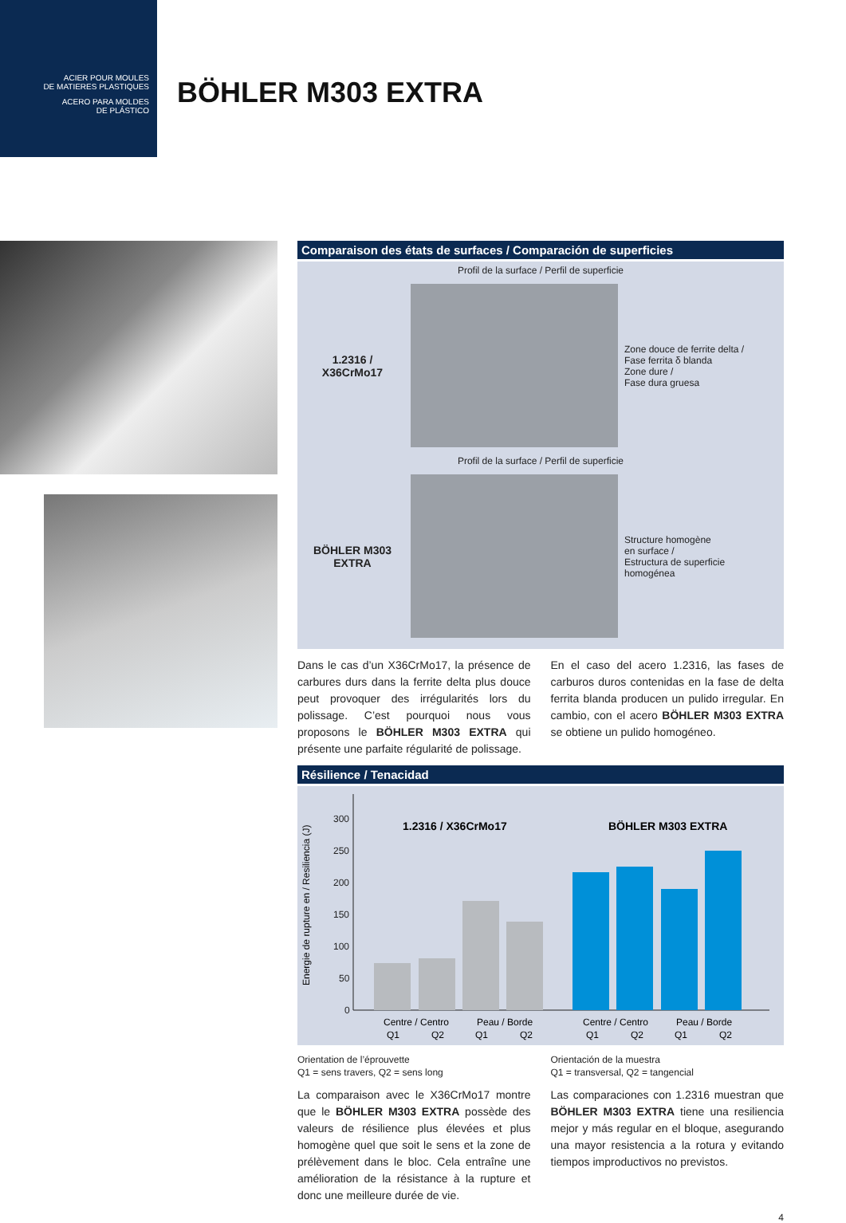ACIER POUR MOULES
DE MATIERES PLASTIQUES
ACERO PARA MOLDES
DE PLÁSTICO
BÖHLER M303 EXTRA
Comparaison des états de surfaces / Comparación de superficies
Profil de la surface / Perfil de superficie
1.2316 /
X36CrMo17
Zone douce de ferrite delta /
Fase ferrita δ blanda
Zone dure /
Fase dura gruesa
Profil de la surface / Perfil de superficie
BÖHLER M303
EXTRA
Structure homogène
en surface /
Estructura de superficie
homogénea
Dans le cas d’un X36CrMo17, la présence de carbures durs dans la ferrite delta plus douce peut provoquer des irrégularités lors du polissage. C’est pourquoi nous vous proposons le BÖHLER M303 EXTRA qui présente une parfaite régularité de polissage.
En el caso del acero 1.2316, las fases de carburos duros contenidas en la fase de delta ferrita blanda producen un pulido irregular. En cambio, con el acero BÖHLER M303 EXTRA se obtiene un pulido homogéneo.
Résilience / Tenacidad
Energie de rupture en / Resiliencia (J)
300
250
200
150
100
50
0
1.2316 / X36CrMo17
BÖHLER M303 EXTRA
Centre / Centro
Peau / Borde
Centre / Centro
Peau / Borde
Q1
Q2
Q1
Q2
Q1
Q2
Q1
Q2
Orientation de l’éprouvette
Q1 = sens travers, Q2 = sens long
Orientación de la muestra
Q1 = transversal, Q2 = tangencial
La comparaison avec le X36CrMo17 montre que le BÖHLER M303 EXTRA possède des valeurs de résilience plus élevées et plus homogène quel que soit le sens et la zone de prélèvement dans le bloc. Cela entraîne une amélioration de la résistance à la rupture et donc une meilleure durée de vie.
Las comparaciones con 1.2316 muestran que BÖHLER M303 EXTRA tiene una resiliencia mejor y más regular en el bloque, asegurando una mayor resistencia a la rotura y evitando tiempos improductivos no previstos.
4